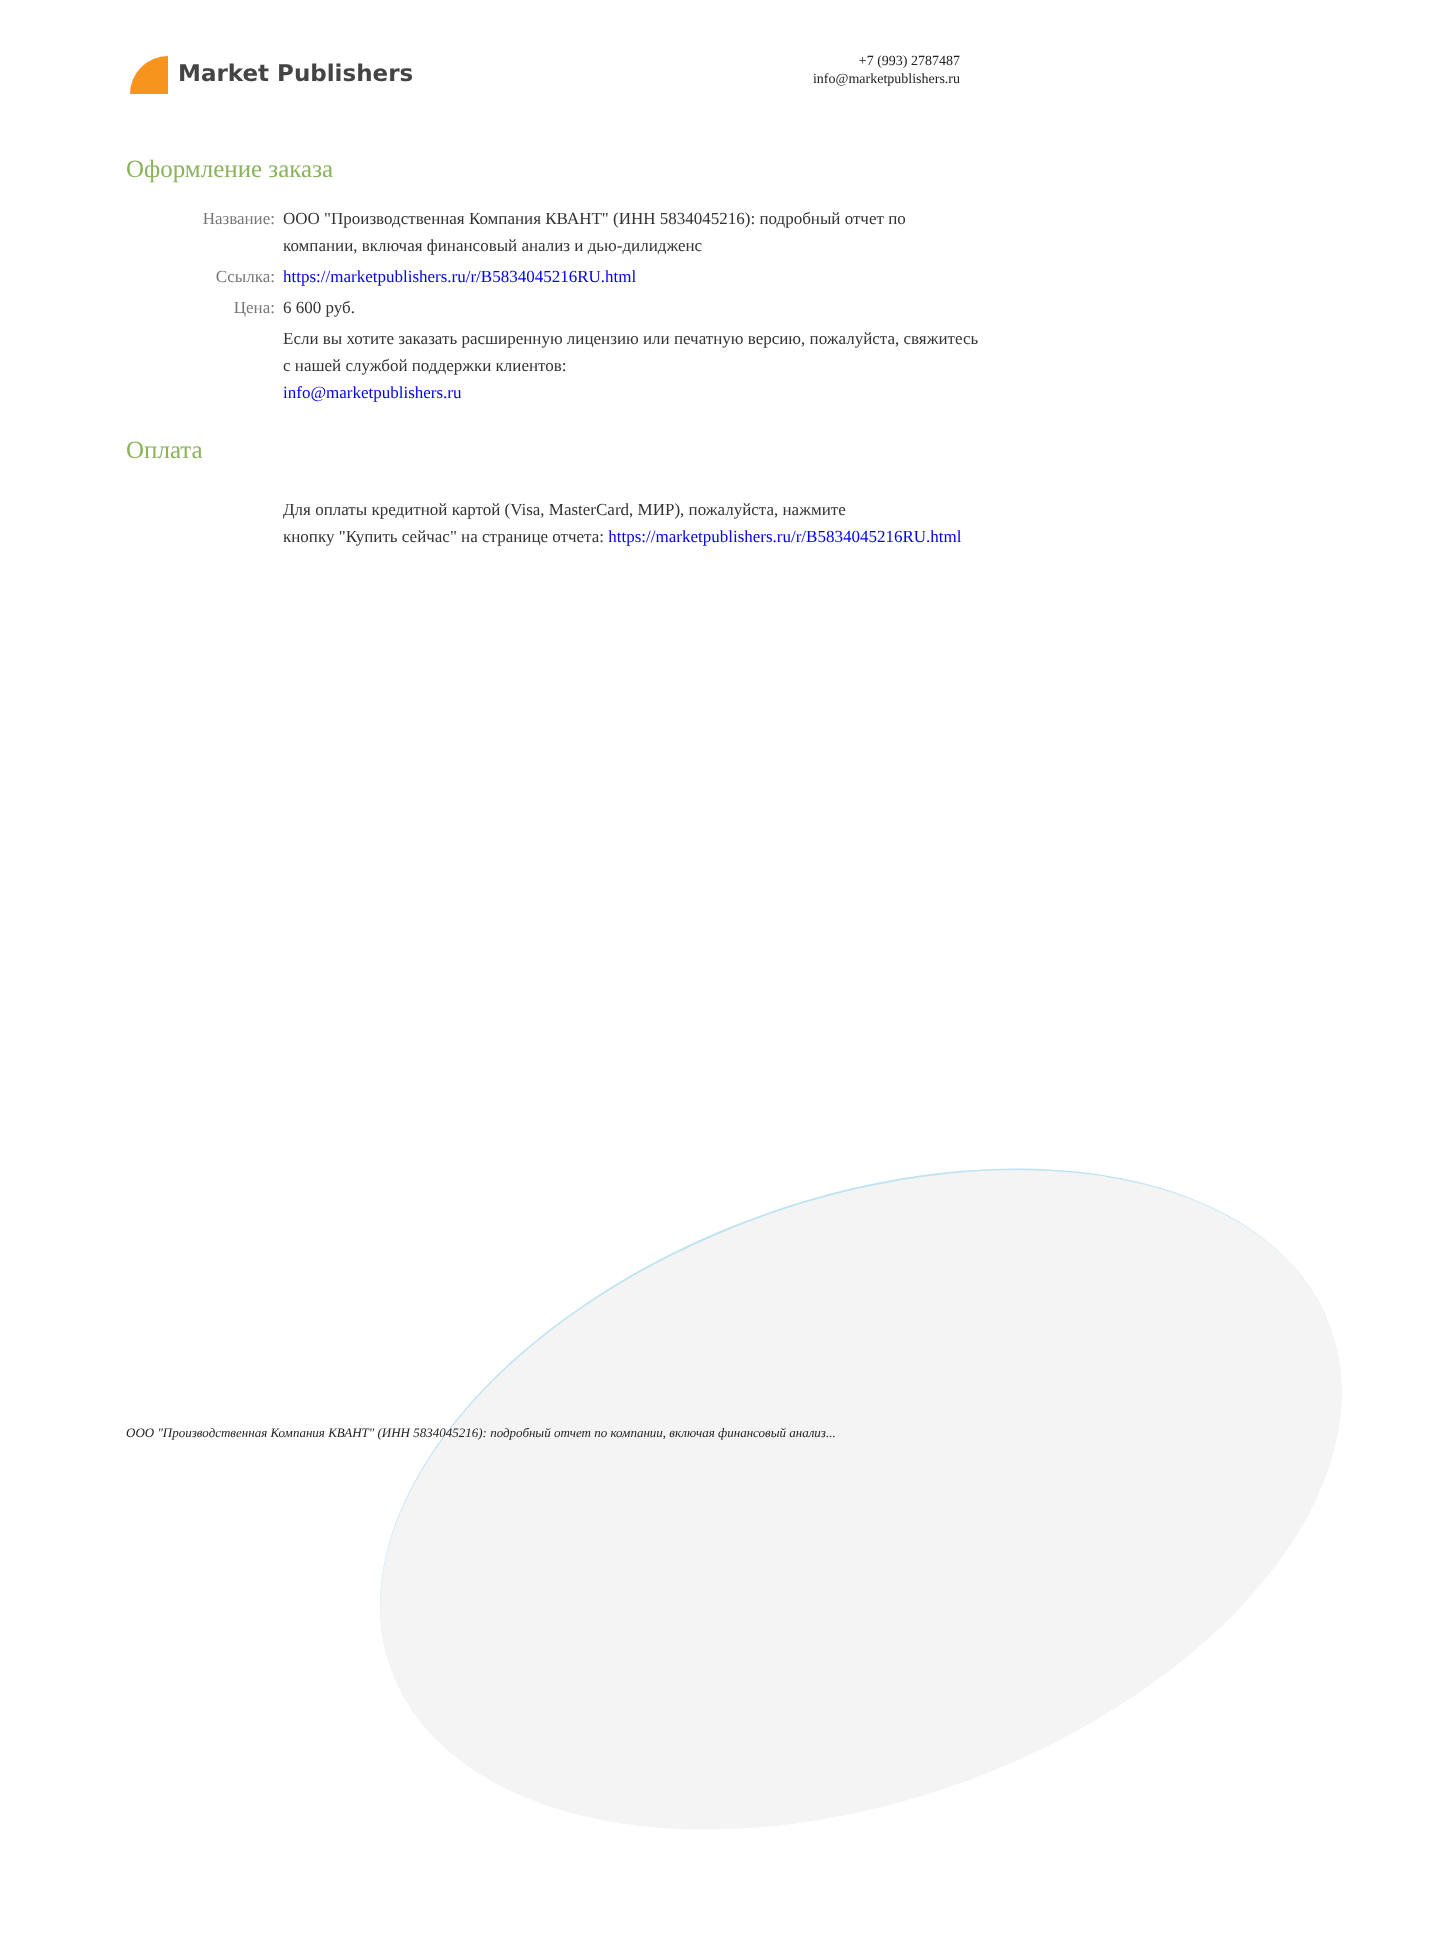Market Publishers
+7 (993) 2787487
info@marketpublishers.ru
Оформление заказа
| Название: | ООО "Производственная Компания КВАНТ" (ИНН 5834045216): подробный отчет по компании, включая финансовый анализ и дью-дилидженс |
| Ссылка: | https://marketpublishers.ru/r/B5834045216RU.html |
| Цена: | 6 600 руб. |
| | Если вы хотите заказать расширенную лицензию или печатную версию, пожалуйста, свяжитесь с нашей службой поддержки клиентов: info@marketpublishers.ru |
Оплата
| | Для оплаты кредитной картой (Visa, MasterCard, МИР), пожалуйста, нажмите кнопку "Купить сейчас" на странице отчета: https://marketpublishers.ru/r/B5834045216RU.html |
ООО "Производственная Компания КВАНТ" (ИНН 5834045216): подробный отчет по компании, включая финансовый анализ...